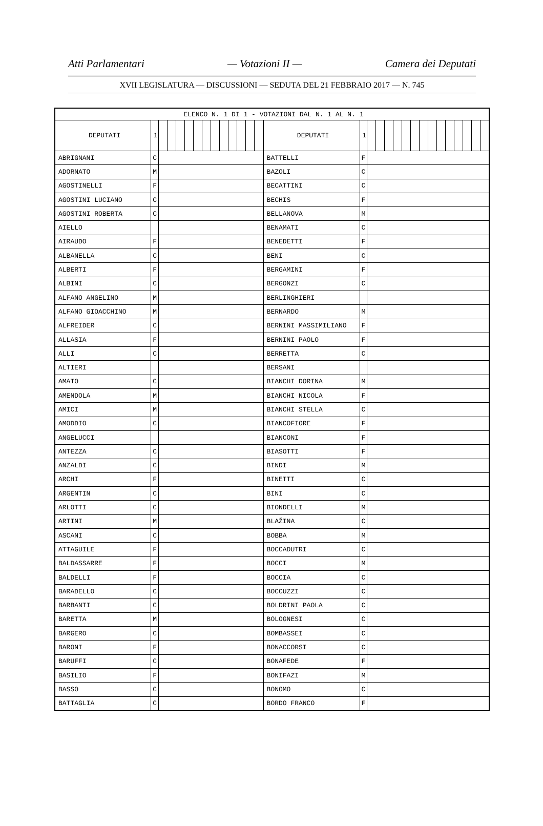Atti Parlamentari — Votazioni II — Camera dei Deputati
XVII LEGISLATURA — DISCUSSIONI — SEDUTA DEL 21 FEBBRAIO 2017 — N. 745
| ELENCO N. 1 DI 1 - VOTAZIONI DAL N. 1 AL N. 1 | | | | | | | | | | | | | | | | | | | | | | | | | | | | | |
| --- | --- | --- | --- | --- | --- | --- | --- | --- | --- | --- | --- | --- | --- | --- | --- | --- | --- | --- | --- | --- | --- | --- | --- | --- | --- | --- | --- | --- | --- |
| DEPUTATI | 1 | | | | | | | | | | | | | DEPUTATI | 1 | | | | | | | | | | | | | | |
| ABRIGNANI | C | | | | | | | | | | | | | BATTELLI | F | | | | | | | | | | | | | | |
| ADORNATO | M | | | | | | | | | | | | | BAZOLI | C | | | | | | | | | | | | | | |
| AGOSTINELLI | F | | | | | | | | | | | | | BECATTINI | C | | | | | | | | | | | | | | |
| AGOSTINI LUCIANO | C | | | | | | | | | | | | | BECHIS | F | | | | | | | | | | | | | | |
| AGOSTINI ROBERTA | C | | | | | | | | | | | | | BELLANOVA | M | | | | | | | | | | | | | | |
| AIELLO | | | | | | | | | | | | | | BENAMATI | C | | | | | | | | | | | | | | |
| AIRAUDO | F | | | | | | | | | | | | | BENEDETTI | F | | | | | | | | | | | | | | |
| ALBANELLA | C | | | | | | | | | | | | | BENI | C | | | | | | | | | | | | | | |
| ALBERTI | F | | | | | | | | | | | | | BERGAMINI | F | | | | | | | | | | | | | | |
| ALBINI | C | | | | | | | | | | | | | BERGONZI | C | | | | | | | | | | | | | | |
| ALFANO ANGELINO | M | | | | | | | | | | | | | BERLINGHIERI | | | | | | | | | | | | | | | |
| ALFANO GIOACCHINO | M | | | | | | | | | | | | | BERNARDO | M | | | | | | | | | | | | | | |
| ALFREIDER | C | | | | | | | | | | | | | BERNINI MASSIMILIANO | F | | | | | | | | | | | | | | |
| ALLASIA | F | | | | | | | | | | | | | BERNINI PAOLO | F | | | | | | | | | | | | | | |
| ALLI | C | | | | | | | | | | | | | BERRETTA | C | | | | | | | | | | | | | | |
| ALTIERI | | | | | | | | | | | | | | BERSANI | | | | | | | | | | | | | | | |
| AMATO | C | | | | | | | | | | | | | BIANCHI DORINA | M | | | | | | | | | | | | | | |
| AMENDOLA | M | | | | | | | | | | | | | BIANCHI NICOLA | F | | | | | | | | | | | | | | |
| AMICI | M | | | | | | | | | | | | | BIANCHI STELLA | C | | | | | | | | | | | | | | |
| AMODDIO | C | | | | | | | | | | | | | BIANCOFIORE | F | | | | | | | | | | | | | | |
| ANGELUCCI | | | | | | | | | | | | | | BIANCONI | F | | | | | | | | | | | | | | |
| ANTEZZA | C | | | | | | | | | | | | | BIASOTTI | F | | | | | | | | | | | | | | |
| ANZALDI | C | | | | | | | | | | | | | BINDI | M | | | | | | | | | | | | | | |
| ARCHI | F | | | | | | | | | | | | | BINETTI | C | | | | | | | | | | | | | | |
| ARGENTIN | C | | | | | | | | | | | | | BINI | C | | | | | | | | | | | | | | |
| ARLOTTI | C | | | | | | | | | | | | | BIONDELLI | M | | | | | | | | | | | | | | |
| ARTINI | M | | | | | | | | | | | | | BLAŽINA | C | | | | | | | | | | | | | | |
| ASCANI | C | | | | | | | | | | | | | BOBBA | M | | | | | | | | | | | | | | |
| ATTAGUILE | F | | | | | | | | | | | | | BOCCADUTRI | C | | | | | | | | | | | | | | |
| BALDASSARRE | F | | | | | | | | | | | | | BOCCI | M | | | | | | | | | | | | | | |
| BALDELLI | F | | | | | | | | | | | | | BOCCIA | C | | | | | | | | | | | | | | |
| BARADELLO | C | | | | | | | | | | | | | BOCCUZZI | C | | | | | | | | | | | | | | |
| BARBANTI | C | | | | | | | | | | | | | BOLDRINI PAOLA | C | | | | | | | | | | | | | | |
| BARETTA | M | | | | | | | | | | | | | BOLOGNESI | C | | | | | | | | | | | | | | |
| BARGERO | C | | | | | | | | | | | | | BOMBASSEI | C | | | | | | | | | | | | | | |
| BARONI | F | | | | | | | | | | | | | BONACCORSI | C | | | | | | | | | | | | | | |
| BARUFFI | C | | | | | | | | | | | | | BONAFEDE | F | | | | | | | | | | | | | | |
| BASILIO | F | | | | | | | | | | | | | BONIFAZI | M | | | | | | | | | | | | | | |
| BASSO | C | | | | | | | | | | | | | BONOMO | C | | | | | | | | | | | | | | |
| BATTAGLIA | C | | | | | | | | | | | | | BORDO FRANCO | F | | | | | | | | | | | | | | |